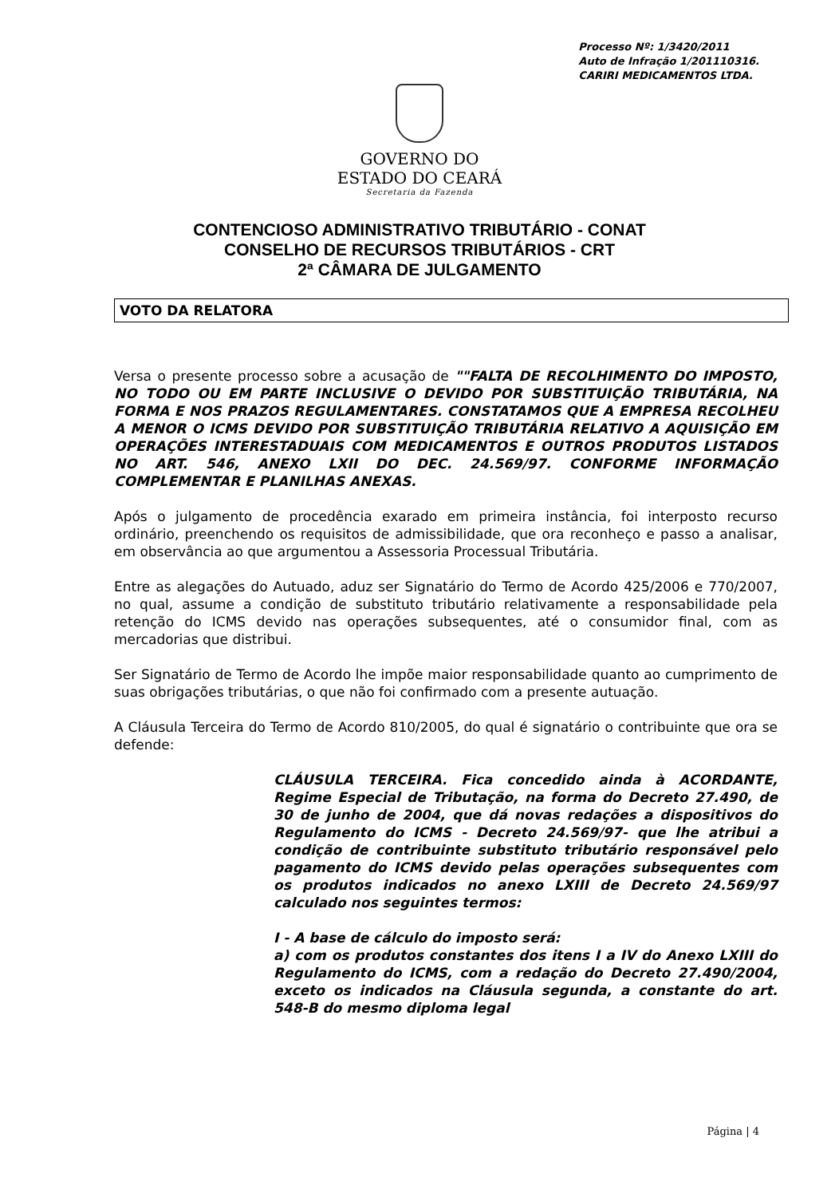Processo Nº: 1/3420/2011
Auto de Infração 1/201110316.
CARIRI MEDICAMENTOS LTDA.
GOVERNO DO
ESTADO DO CEARÁ
Secretaria da Fazenda
CONTENCIOSO ADMINISTRATIVO TRIBUTÁRIO - CONAT
CONSELHO DE RECURSOS TRIBUTÁRIOS - CRT
2ª CÂMARA DE JULGAMENTO
VOTO DA RELATORA
Versa o presente processo sobre a acusação de ""FALTA DE RECOLHIMENTO DO IMPOSTO, NO TODO OU EM PARTE INCLUSIVE O DEVIDO POR SUBSTITUIÇÃO TRIBUTÁRIA, NA FORMA E NOS PRAZOS REGULAMENTARES. CONSTATAMOS QUE A EMPRESA RECOLHEU A MENOR O ICMS DEVIDO POR SUBSTITUIÇÃO TRIBUTÁRIA RELATIVO A AQUISIÇÃO EM OPERAÇÕES INTERESTADUAIS COM MEDICAMENTOS E OUTROS PRODUTOS LISTADOS NO ART. 546, ANEXO LXII DO DEC. 24.569/97. CONFORME INFORMAÇÃO COMPLEMENTAR E PLANILHAS ANEXAS.
Após o julgamento de procedência exarado em primeira instância, foi interposto recurso ordinário, preenchendo os requisitos de admissibilidade, que ora reconheço e passo a analisar, em observância ao que argumentou a Assessoria Processual Tributária.
Entre as alegações do Autuado, aduz ser Signatário do Termo de Acordo 425/2006 e 770/2007, no qual, assume a condição de substituto tributário relativamente a responsabilidade pela retenção do ICMS devido nas operações subsequentes, até o consumidor final, com as mercadorias que distribui.
Ser Signatário de Termo de Acordo lhe impõe maior responsabilidade quanto ao cumprimento de suas obrigações tributárias, o que não foi confirmado com a presente autuação.
A Cláusula Terceira do Termo de Acordo 810/2005, do qual é signatário o contribuinte que ora se defende:
CLÁUSULA TERCEIRA. Fica concedido ainda à ACORDANTE, Regime Especial de Tributação, na forma do Decreto 27.490, de 30 de junho de 2004, que dá novas redações a dispositivos do Regulamento do ICMS - Decreto 24.569/97- que lhe atribui a condição de contribuinte substituto tributário responsável pelo pagamento do ICMS devido pelas operações subsequentes com os produtos indicados no anexo LXIII de Decreto 24.569/97 calculado nos seguintes termos:
I - A base de cálculo do imposto será:
a) com os produtos constantes dos itens I a IV do Anexo LXIII do Regulamento do ICMS, com a redação do Decreto 27.490/2004, exceto os indicados na Cláusula segunda, a constante do art. 548-B do mesmo diploma legal
Página | 4